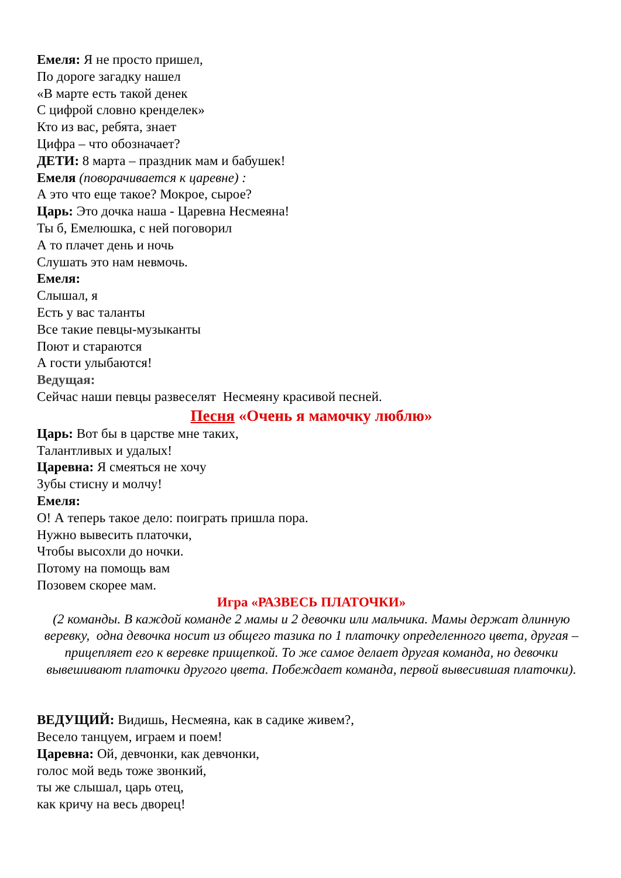Емеля: Я не просто пришел,
По дороге загадку нашел
«В марте есть такой денек
С цифрой словно кренделек»
Кто из вас, ребята, знает
Цифра – что обозначает?
ДЕТИ: 8 марта – праздник мам и бабушек!
Емеля (поворачивается к царевне) :
А это что еще такое? Мокрое, сырое?
Царь: Это дочка наша - Царевна Несмеяна!
Ты б, Емелюшка, с ней поговорил
А то плачет день и ночь
Слушать это нам невмочь.
Емеля:
Слышал, я
Есть у вас таланты
Все такие певцы-музыканты
Поют и стараются
А гости улыбаются!
Ведущая:
Сейчас наши певцы развеселят Несмеяну красивой песней.
Песня «Очень я мамочку люблю»
Царь: Вот бы в царстве мне таких,
Талантливых и удалых!
Царевна: Я смеяться не хочу
Зубы стисну и молчу!
Емеля:
О! А теперь такое дело: поиграть пришла пора.
Нужно вывесить платочки,
Чтобы высохли до ночки.
Потому на помощь вам
Позовем скорее мам.
Игра «РАЗВЕСЬ ПЛАТОЧКИ»
(2 команды. В каждой команде 2 мамы и 2 девочки или мальчика. Мамы держат длинную веревку, одна девочка носит из общего тазика по 1 платочку определенного цвета, другая – прицепляет его к веревке прищепкой. То же самое делает другая команда, но девочки вывешивают платочки другого цвета. Побеждает команда, первой вывесившая платочки).
ВЕДУЩИЙ: Видишь, Несмеяна, как в садике живем?,
Весело танцуем, играем и поем!
Царевна: Ой, девчонки, как девчонки,
голос мой ведь тоже звонкий,
ты же слышал, царь отец,
как кричу на весь дворец!